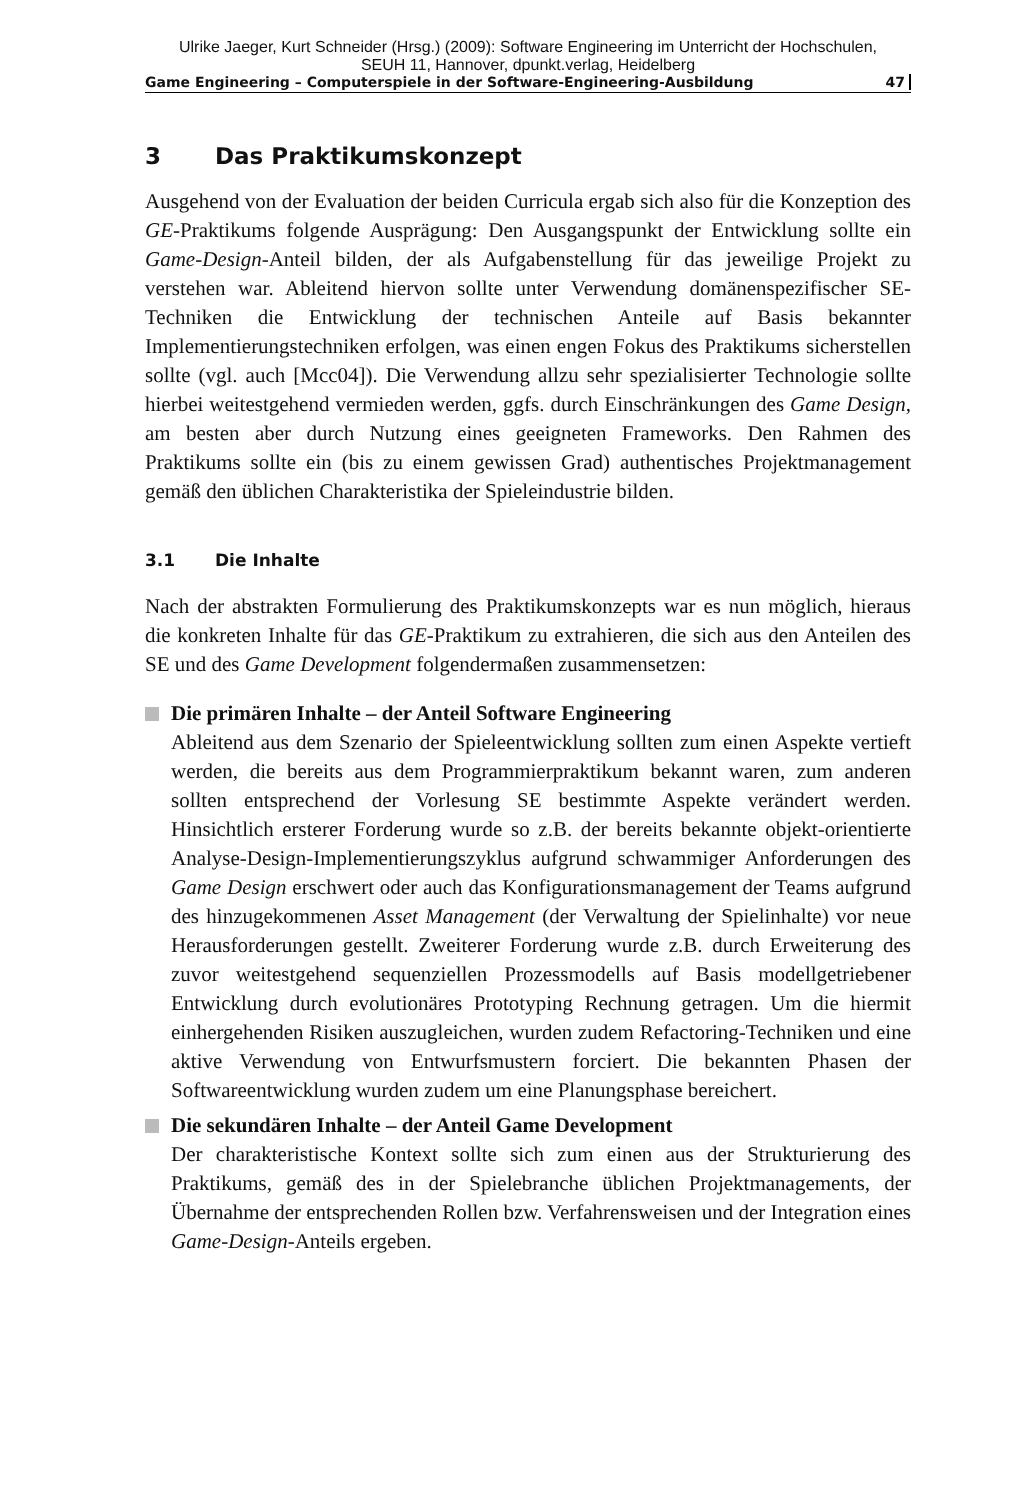Ulrike Jaeger, Kurt Schneider (Hrsg.) (2009): Software Engineering im Unterricht der Hochschulen,
SEUH 11, Hannover, dpunkt.verlag, Heidelberg
Game Engineering – Computerspiele in der Software-Engineering-Ausbildung 47
3 Das Praktikumskonzept
Ausgehend von der Evaluation der beiden Curricula ergab sich also für die Konzeption des GE-Praktikums folgende Ausprägung: Den Ausgangspunkt der Entwicklung sollte ein Game-Design-Anteil bilden, der als Aufgabenstellung für das jeweilige Projekt zu verstehen war. Ableitend hiervon sollte unter Verwendung domänenspezifischer SE-Techniken die Entwicklung der technischen Anteile auf Basis bekannter Implementierungstechniken erfolgen, was einen engen Fokus des Praktikums sicherstellen sollte (vgl. auch [Mcc04]). Die Verwendung allzu sehr spezialisierter Technologie sollte hierbei weitestgehend vermieden werden, ggfs. durch Einschränkungen des Game Design, am besten aber durch Nutzung eines geeigneten Frameworks. Den Rahmen des Praktikums sollte ein (bis zu einem gewissen Grad) authentisches Projektmanagement gemäß den üblichen Charakteristika der Spieleindustrie bilden.
3.1 Die Inhalte
Nach der abstrakten Formulierung des Praktikumskonzepts war es nun möglich, hieraus die konkreten Inhalte für das GE-Praktikum zu extrahieren, die sich aus den Anteilen des SE und des Game Development folgendermaßen zusammensetzen:
Die primären Inhalte – der Anteil Software Engineering
Ableitend aus dem Szenario der Spieleentwicklung sollten zum einen Aspekte vertieft werden, die bereits aus dem Programmierpraktikum bekannt waren, zum anderen sollten entsprechend der Vorlesung SE bestimmte Aspekte verändert werden. Hinsichtlich ersterer Forderung wurde so z.B. der bereits bekannte objekt-orientierte Analyse-Design-Implementierungszyklus aufgrund schwammiger Anforderungen des Game Design erschwert oder auch das Konfigurationsmanagement der Teams aufgrund des hinzugekommenen Asset Management (der Verwaltung der Spielinhalte) vor neue Herausforderungen gestellt. Zweiterer Forderung wurde z.B. durch Erweiterung des zuvor weitestgehend sequenziellen Prozessmodells auf Basis modellgetriebener Entwicklung durch evolutionäres Prototyping Rechnung getragen. Um die hiermit einhergehenden Risiken auszugleichen, wurden zudem Refactoring-Techniken und eine aktive Verwendung von Entwurfsmustern forciert. Die bekannten Phasen der Softwareentwicklung wurden zudem um eine Planungsphase bereichert.
Die sekundären Inhalte – der Anteil Game Development
Der charakteristische Kontext sollte sich zum einen aus der Strukturierung des Praktikums, gemäß des in der Spielebranche üblichen Projektmanagements, der Übernahme der entsprechenden Rollen bzw. Verfahrensweisen und der Integration eines Game-Design-Anteils ergeben.